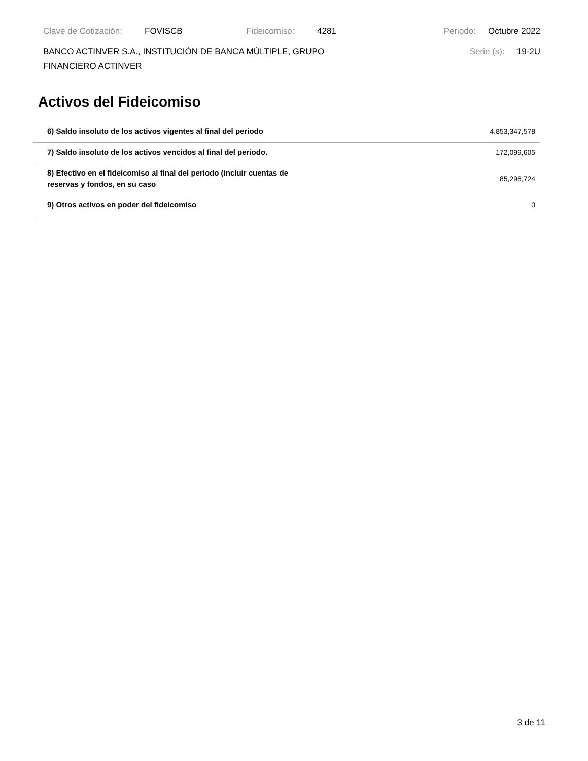Clave de Cotización: FOVISCB Fideicomiso: 4281 Periodo: Octubre 2022
BANCO ACTINVER S.A., INSTITUCIÓN DE BANCA MÚLTIPLE, GRUPO
FINANCIERO ACTINVER Serie (s): 19-2U
Activos del Fideicomiso
| 6) Saldo insoluto de los activos vigentes al final del periodo | 4,853,347,578 |
| 7) Saldo insoluto de los activos vencidos al final del periodo. | 172,099,605 |
| 8) Efectivo en el fideicomiso al final del periodo (incluir cuentas de reservas y fondos, en su caso | 85,296,724 |
| 9) Otros activos en poder del fideicomiso | 0 |
3 de 11